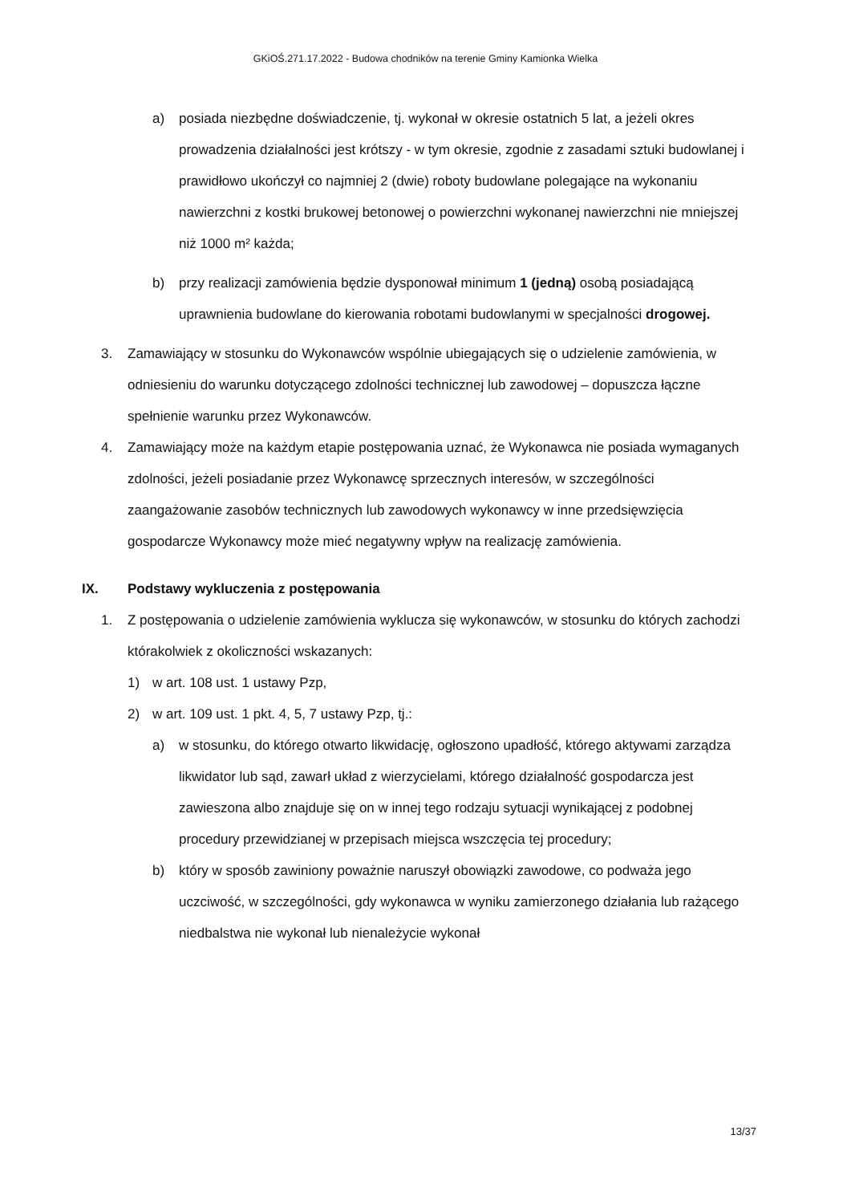GKiOŚ.271.17.2022 - Budowa chodników na terenie Gminy Kamionka Wielka
a) posiada niezbędne doświadczenie, tj. wykonał w okresie ostatnich 5 lat, a jeżeli okres prowadzenia działalności jest krótszy - w tym okresie, zgodnie z zasadami sztuki budowlanej i prawidłowo ukończył co najmniej 2 (dwie) roboty budowlane polegające na wykonaniu nawierzchni z kostki brukowej betonowej o powierzchni wykonanej nawierzchni nie mniejszej niż 1000 m² każda;
b) przy realizacji zamówienia będzie dysponował minimum 1 (jedną) osobą posiadającą uprawnienia budowlane do kierowania robotami budowlanymi w specjalności drogowej.
3. Zamawiający w stosunku do Wykonawców wspólnie ubiegających się o udzielenie zamówienia, w odniesieniu do warunku dotyczącego zdolności technicznej lub zawodowej – dopuszcza łączne spełnienie warunku przez Wykonawców.
4. Zamawiający może na każdym etapie postępowania uznać, że Wykonawca nie posiada wymaganych zdolności, jeżeli posiadanie przez Wykonawcę sprzecznych interesów, w szczególności zaangażowanie zasobów technicznych lub zawodowych wykonawcy w inne przedsięwzięcia gospodarcze Wykonawcy może mieć negatywny wpływ na realizację zamówienia.
IX. Podstawy wykluczenia z postępowania
1. Z postępowania o udzielenie zamówienia wyklucza się wykonawców, w stosunku do których zachodzi którakolwiek z okoliczności wskazanych:
1) w art. 108 ust. 1 ustawy Pzp,
2) w art. 109 ust. 1 pkt. 4, 5, 7 ustawy Pzp, tj.:
a) w stosunku, do którego otwarto likwidację, ogłoszono upadłość, którego aktywami zarządza likwidator lub sąd, zawarł układ z wierzycielami, którego działalność gospodarcza jest zawieszona albo znajduje się on w innej tego rodzaju sytuacji wynikającej z podobnej procedury przewidzianej w przepisach miejsca wszczęcia tej procedury;
b) który w sposób zawiniony poważnie naruszył obowiązki zawodowe, co podważa jego uczciwość, w szczególności, gdy wykonawca w wyniku zamierzonego działania lub rażącego niedbalstwa nie wykonał lub nienależycie wykonał
13/37